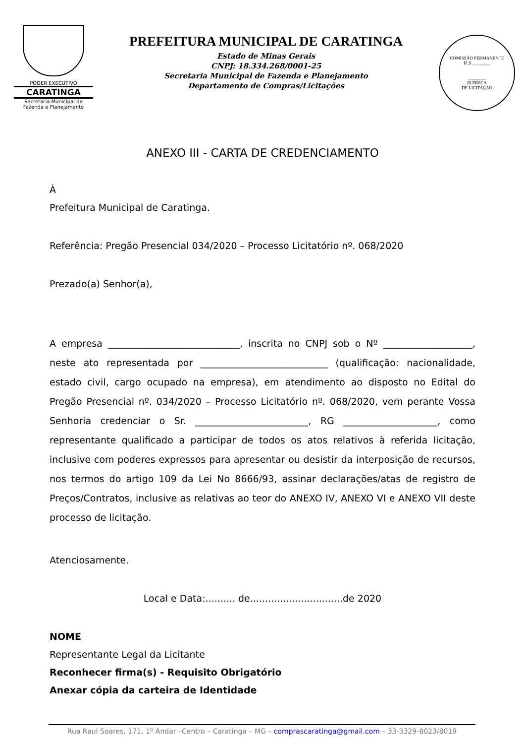PODER EXECUTIVO
CARATINGA
Secretaria Municipal de
Fazenda e Planejamento
PREFEITURA MUNICIPAL DE CARATINGA
Estado de Minas Gerais
CNPJ: 18.334.268/0001-25
Secretaria Municipal de Fazenda e Planejamento
Departamento de Compras/Licitações
COMISSÃO PERMANENTE
FLS ________
________
RUBRICA
DE LICITAÇÃO
ANEXO III - CARTA DE CREDENCIAMENTO
À
Prefeitura Municipal de Caratinga.
Referência: Pregão Presencial 034/2020 – Processo Licitatório nº. 068/2020
Prezado(a) Senhor(a),
A empresa ____________________________, inscrita no CNPJ sob o Nº ___________________, neste ato representada por ___________________________ (qualificação: nacionalidade, estado civil, cargo ocupado na empresa), em atendimento ao disposto no Edital do Pregão Presencial nº. 034/2020 – Processo Licitatório nº. 068/2020, vem perante Vossa Senhoria credenciar o Sr. ________________________, RG ____________________, como representante qualificado a participar de todos os atos relativos à referida licitação, inclusive com poderes expressos para apresentar ou desistir da interposição de recursos, nos termos do artigo 109 da Lei No 8666/93, assinar declarações/atas de registro de Preços/Contratos, inclusive as relativas ao teor do ANEXO IV, ANEXO VI e ANEXO VII deste processo de licitação.
Atenciosamente.
Local e Data:.......... de...............................de 2020
NOME
Representante Legal da Licitante
Reconhecer firma(s) - Requisito Obrigatório
Anexar cópia da carteira de Identidade
Rua Raul Soares, 171, 1º Andar –Centro – Caratinga – MG – comprascaratinga@gmail.com – 33-3329-8023/8019